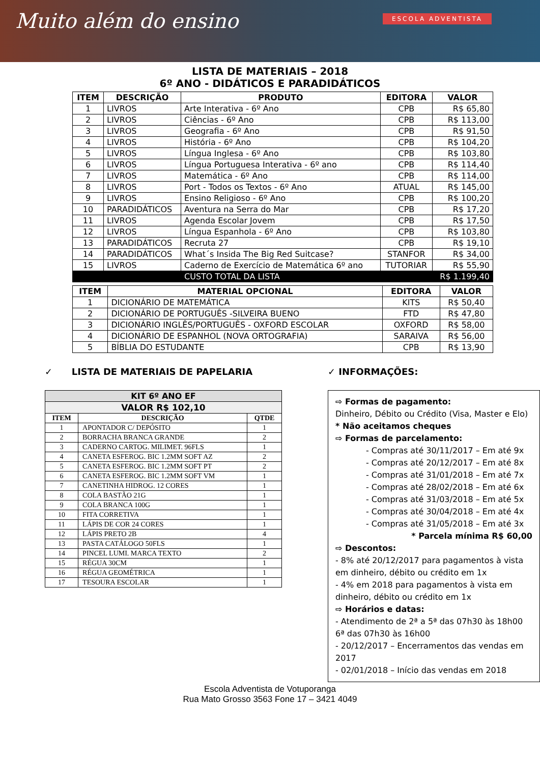Muito além do ensino
ESCOLA ADVENTISTA
LISTA DE MATERIAIS – 2018
6º ANO - DIDÁTICOS E PARADIDÁTICOS
| ITEM | DESCRIÇÃO | PRODUTO | EDITORA | VALOR |
| --- | --- | --- | --- | --- |
| 1 | LIVROS | Arte Interativa - 6º Ano | CPB | R$ 65,80 |
| 2 | LIVROS | Ciências - 6º Ano | CPB | R$ 113,00 |
| 3 | LIVROS | Geografia - 6º Ano | CPB | R$ 91,50 |
| 4 | LIVROS | História - 6º Ano | CPB | R$ 104,20 |
| 5 | LIVROS | Língua Inglesa - 6º Ano | CPB | R$ 103,80 |
| 6 | LIVROS | Língua Portuguesa Interativa - 6º ano | CPB | R$ 114,40 |
| 7 | LIVROS | Matemática - 6º Ano | CPB | R$ 114,00 |
| 8 | LIVROS | Port - Todos os Textos - 6º Ano | ATUAL | R$ 145,00 |
| 9 | LIVROS | Ensino Religioso - 6º Ano | CPB | R$ 100,20 |
| 10 | PARADIDÁTICOS | Aventura na Serra do Mar | CPB | R$ 17,20 |
| 11 | LIVROS | Agenda Escolar Jovem | CPB | R$ 17,50 |
| 12 | LIVROS | Língua Espanhola - 6º Ano | CPB | R$ 103,80 |
| 13 | PARADIDÁTICOS | Recruta 27 | CPB | R$ 19,10 |
| 14 | PARADIDÁTICOS | What´s Insida The Big Red Suitcase? | STANFOR | R$ 34,00 |
| 15 | LIVROS | Caderno de Exercício de Matemática 6º ano | TUTORIAR | R$ 55,90 |
| | | CUSTO TOTAL DA LISTA | | R$ 1.199,40 |
| ITEM | MATERIAL OPCIONAL | EDITORA | VALOR |
| --- | --- | --- | --- |
| 1 | DICIONÁRIO DE MATEMÁTICA | KITS | R$ 50,40 |
| 2 | DICIONÁRIO DE PORTUGUÊS -SILVEIRA BUENO | FTD | R$ 47,80 |
| 3 | DICIONÁRIO INGLÊS/PORTUGUÊS - OXFORD ESCOLAR | OXFORD | R$ 58,00 |
| 4 | DICIONÁRIO DE ESPANHOL (NOVA ORTOGRAFIA) | SARAIVA | R$ 56,00 |
| 5 | BÍBLIA DO ESTUDANTE | CPB | R$ 13,90 |
✓ LISTA DE MATERIAIS DE PAPELARIA
| KIT 6º ANO EF | | |
| --- | --- | --- |
| VALOR R$ 102,10 | | |
| ITEM | DESCRIÇÃO | QTDE |
| 1 | APONTADOR C/ DEPÓSITO | 1 |
| 2 | BORRACHA BRANCA GRANDE | 2 |
| 3 | CADERNO CARTOG. MILIMET. 96FLS | 1 |
| 4 | CANETA ESFEROG. BIC 1.2MM SOFT AZ | 2 |
| 5 | CANETA ESFEROG. BIC 1.2MM SOFT PT | 2 |
| 6 | CANETA ESFEROG. BIC 1.2MM SOFT VM | 1 |
| 7 | CANETINHA HIDROG. 12 CORES | 1 |
| 8 | COLA BASTÃO 21G | 1 |
| 9 | COLA BRANCA 100G | 1 |
| 10 | FITA CORRETIVA | 1 |
| 11 | LÁPIS DE COR 24 CORES | 1 |
| 12 | LÁPIS PRETO 2B | 4 |
| 13 | PASTA CATÁLOGO 50FLS | 1 |
| 14 | PINCEL LUMI. MARCA TEXTO | 2 |
| 15 | RÉGUA 30CM | 1 |
| 16 | RÉGUA GEOMÉTRICA | 1 |
| 17 | TESOURA ESCOLAR | 1 |
✓ INFORMAÇÕES:
⇨ Formas de pagamento:
Dinheiro, Débito ou Crédito (Visa, Master e Elo)
* Não aceitamos cheques
⇨ Formas de parcelamento:
- Compras até 30/11/2017 – Em até 9x
- Compras até 20/12/2017 – Em até 8x
- Compras até 31/01/2018 – Em até 7x
- Compras até 28/02/2018 – Em até 6x
- Compras até 31/03/2018 – Em até 5x
- Compras até 30/04/2018 – Em até 4x
- Compras até 31/05/2018 – Em até 3x
* Parcela mínima R$ 60,00
⇨ Descontos:
- 8% até 20/12/2017 para pagamentos à vista em dinheiro, débito ou crédito em 1x
- 4% em 2018 para pagamentos à vista em dinheiro, débito ou crédito em 1x
⇨ Horários e datas:
- Atendimento de 2ª a 5ª das 07h30 às 18h00 6ª das 07h30 às 16h00
- 20/12/2017 – Encerramentos das vendas em 2017
- 02/01/2018 – Início das vendas em 2018
Escola Adventista de Votuporanga
Rua Mato Grosso 3563 Fone 17 – 3421 4049